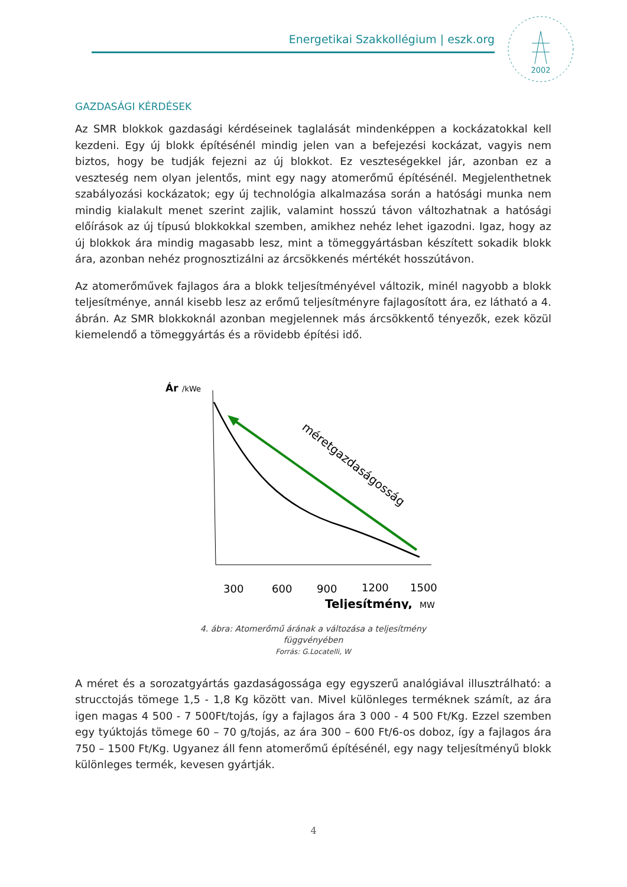Energetikai Szakkollégium | eszk.org
2002
GAZDASÁGI KÉRDÉSEK
Az SMR blokkok gazdasági kérdéseinek taglalását mindenképpen a kockázatokkal kell kezdeni. Egy új blokk építésénél mindig jelen van a befejezési kockázat, vagyis nem biztos, hogy be tudják fejezni az új blokkot. Ez veszteségekkel jár, azonban ez a veszteség nem olyan jelentős, mint egy nagy atomerőmű építésénél. Megjelenthetnek szabályozási kockázatok; egy új technológia alkalmazása során a hatósági munka nem mindig kialakult menet szerint zajlik, valamint hosszú távon változhatnak a hatósági előírások az új típusú blokkokkal szemben, amikhez nehéz lehet igazodni. Igaz, hogy az új blokkok ára mindig magasabb lesz, mint a tömeggyártásban készített sokadik blokk ára, azonban nehéz prognosztizálni az árcsökkenés mértékét hosszútávon.
Az atomerőművek fajlagos ára a blokk teljesítményével változik, minél nagyobb a blokk teljesítménye, annál kisebb lesz az erőmű teljesítményre fajlagosított ára, ez látható a 4. ábrán. Az SMR blokkoknál azonban megjelennek más árcsökkentő tényezők, ezek közül kiemelendő a tömeggyártás és a rövidebb építési idő.
Ár
/kWe
méretgazdaságosság
300
600
900
1200
1500
Teljesítmény,
MW
4. ábra: Atomerőmű árának a változása a teljesítmény
függvényében
Forrás: G.Locatelli, W
A méret és a sorozatgyártás gazdaságossága egy egyszerű analógiával illusztrálható: a strucctojás tömege 1,5 - 1,8 Kg között van. Mivel különleges terméknek számít, az ára igen magas 4 500 - 7 500Ft/tojás, így a fajlagos ára 3 000 - 4 500 Ft/Kg. Ezzel szemben egy tyúktojás tömege 60 – 70 g/tojás, az ára 300 – 600 Ft/6-os doboz, így a fajlagos ára 750 – 1500 Ft/Kg. Ugyanez áll fenn atomerőmű építésénél, egy nagy teljesítményű blokk különleges termék, kevesen gyártják.
4